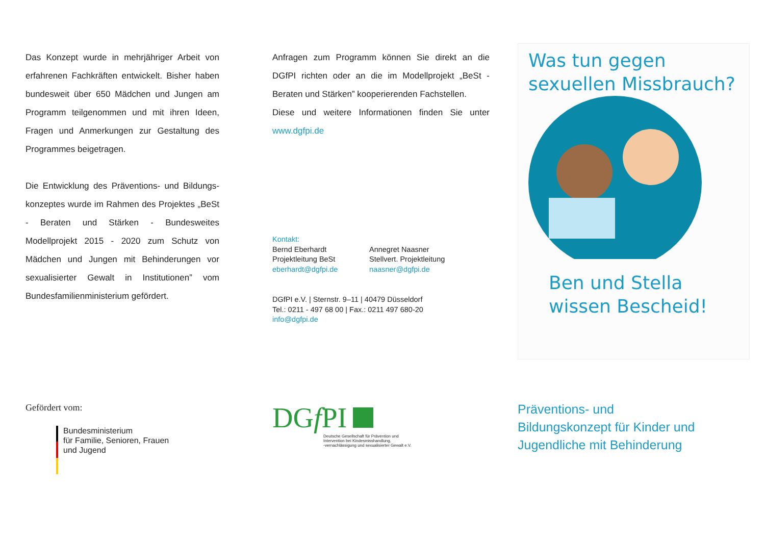Das Konzept wurde in mehrjähriger Arbeit von erfahrenen Fachkräften entwickelt. Bisher haben bundesweit über 650 Mädchen und Jungen am Programm teilgenommen und mit ihren Ideen, Fragen und Anmerkungen zur Gestaltung des Programmes beigetragen.
Die Entwicklung des Präventions- und Bildungs­konzeptes wurde im Rahmen des Projektes „BeSt - Beraten und Stärken - Bundesweites Modellprojekt 2015 - 2020 zum Schutz von Mädchen und Jungen mit Behinderungen vor sexualisierter Gewalt in Institutionen” vom Bundesfamilienministerium gefördert.
Gefördert vom:
Bundesministerium
für Familie, Senioren, Frauen
und Jugend
Anfragen zum Programm können Sie direkt an die DGfPI richten oder an die im Modellprojekt „BeSt - Beraten und Stärken” kooperierenden Fachstellen.
Diese und weitere Informationen finden Sie unter www.dgfpi.de
Kontakt:
Bernd Eberhardt
Projektleitung BeSt
eberhardt@dgfpi.de
Annegret Naasner
Stellvert. Projektleitung
naasner@dgfpi.de
DGfPI e.V. | Sternstr. 9–11 | 40479 Düsseldorf
Tel.: 0211 - 497 68 00 | Fax.: 0211 497 680-20
info@dgfpi.de
DGf PI
Deutsche Gesellschaft für Prävention und
Intervention bei Kindesmisshandlung,
-vernachlässigung und sexualisierter Gewalt e.V.
Was tun gegen
sexuellen Missbrauch?
Ben und Stella
wissen Bescheid!
Präventions- und
Bildungskonzept für Kinder und
Jugendliche mit Behinderung